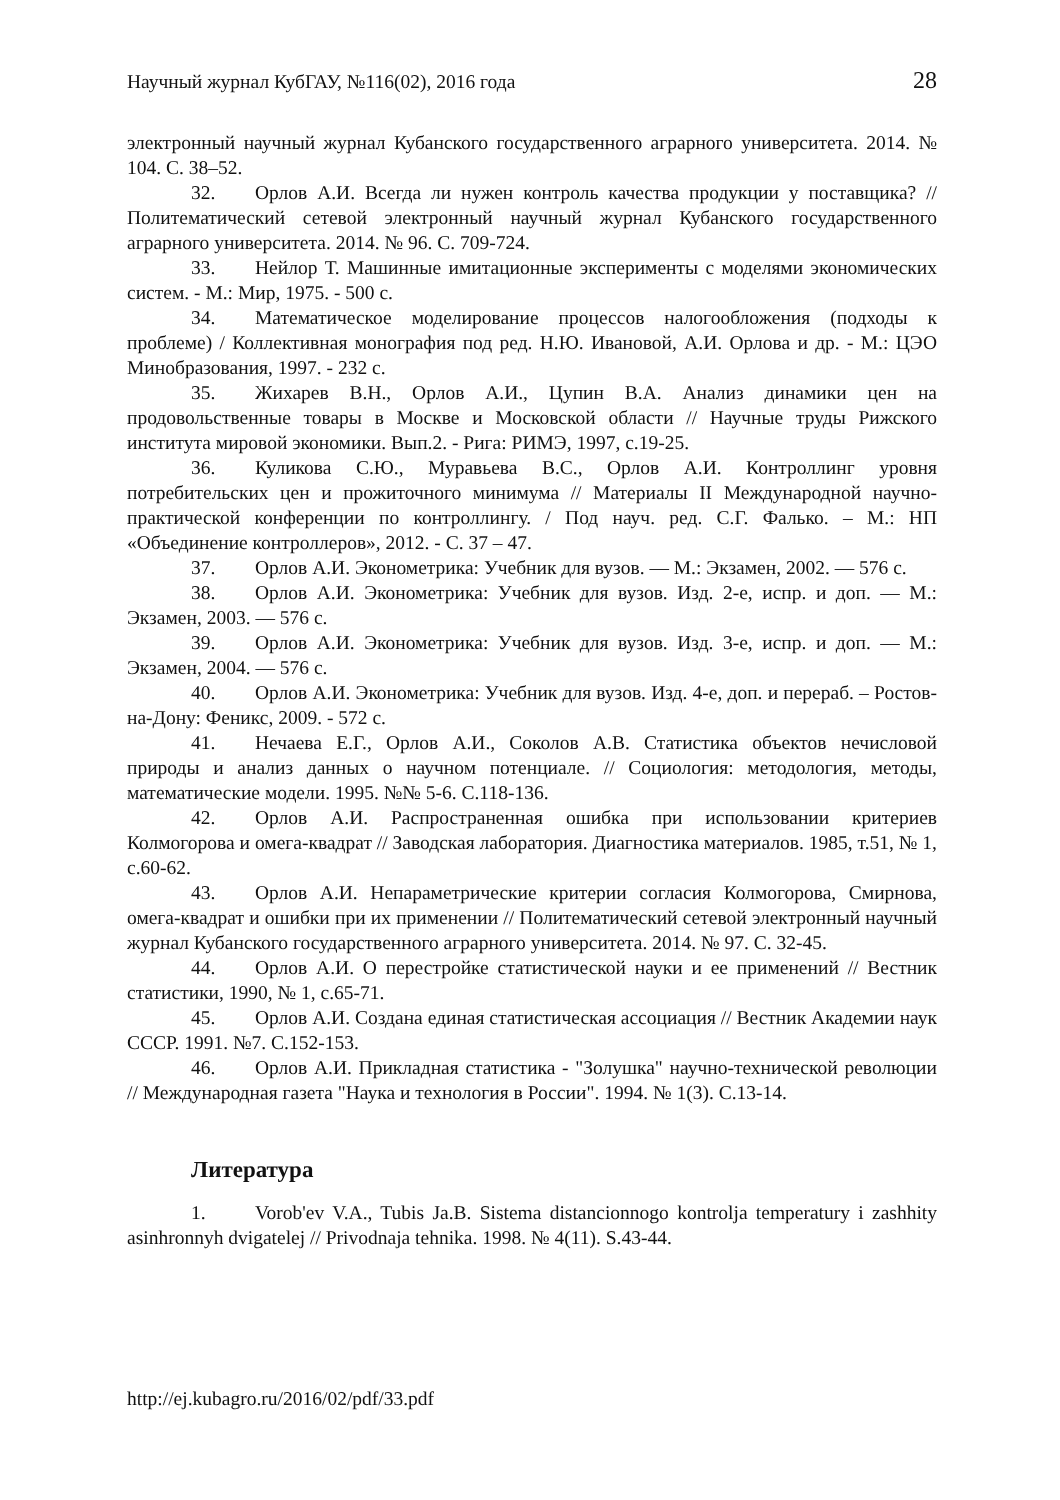Научный журнал КубГАУ, №116(02), 2016 года 28
электронный научный журнал Кубанского государственного аграрного университета. 2014. № 104. С. 38–52.
32. Орлов А.И. Всегда ли нужен контроль качества продукции у поставщика? // Политематический сетевой электронный научный журнал Кубанского государственного аграрного университета. 2014. № 96. С. 709-724.
33. Нейлор Т. Машинные имитационные эксперименты с моделями экономических систем. - М.: Мир, 1975. - 500 с.
34. Математическое моделирование процессов налогообложения (подходы к проблеме) / Коллективная монография под ред. Н.Ю. Ивановой, А.И. Орлова и др. - М.: ЦЭО Минобразования, 1997. - 232 с.
35. Жихарев В.Н., Орлов А.И., Цупин В.А. Анализ динамики цен на продовольственные товары в Москве и Московской области // Научные труды Рижского института мировой экономики. Вып.2. - Рига: РИМЭ, 1997, с.19-25.
36. Куликова С.Ю., Муравьева В.С., Орлов А.И. Контроллинг уровня потребительских цен и прожиточного минимума // Материалы II Международной научно-практической конференции по контроллингу. / Под науч. ред. С.Г. Фалько. – М.: НП «Объединение контроллеров», 2012. - С. 37 – 47.
37. Орлов А.И. Эконометрика: Учебник для вузов. — М.: Экзамен, 2002. — 576 с.
38. Орлов А.И. Эконометрика: Учебник для вузов. Изд. 2-е, испр. и доп. — М.: Экзамен, 2003. — 576 с.
39. Орлов А.И. Эконометрика: Учебник для вузов. Изд. 3-е, испр. и доп. — М.: Экзамен, 2004. — 576 с.
40. Орлов А.И. Эконометрика: Учебник для вузов. Изд. 4-е, доп. и перераб. – Ростов-на-Дону: Феникс, 2009. - 572 с.
41. Нечаева Е.Г., Орлов А.И., Соколов А.В. Статистика объектов нечисловой природы и анализ данных о научном потенциале. // Социология: методология, методы, математические модели. 1995. №№ 5-6. С.118-136.
42. Орлов А.И. Распространенная ошибка при использовании критериев Колмогорова и омега-квадрат // Заводская лаборатория. Диагностика материалов. 1985, т.51, № 1, с.60-62.
43. Орлов А.И. Непараметрические критерии согласия Колмогорова, Смирнова, омега-квадрат и ошибки при их применении // Политематический сетевой электронный научный журнал Кубанского государственного аграрного университета. 2014. № 97. С. 32-45.
44. Орлов А.И. О перестройке статистической науки и ее применений // Вестник статистики, 1990, № 1, с.65-71.
45. Орлов А.И. Создана единая статистическая ассоциация // Вестник Академии наук СССР. 1991. №7. С.152-153.
46. Орлов А.И. Прикладная статистика - "Золушка" научно-технической революции // Международная газета "Наука и технология в России". 1994. № 1(3). С.13-14.
Литература
1. Vorob'ev V.A., Tubis Ja.B. Sistema distancionnogo kontrolja temperatury i zashhity asinhronnyh dvigatelej // Privodnaja tehnika. 1998. № 4(11). S.43-44.
http://ej.kubagro.ru/2016/02/pdf/33.pdf